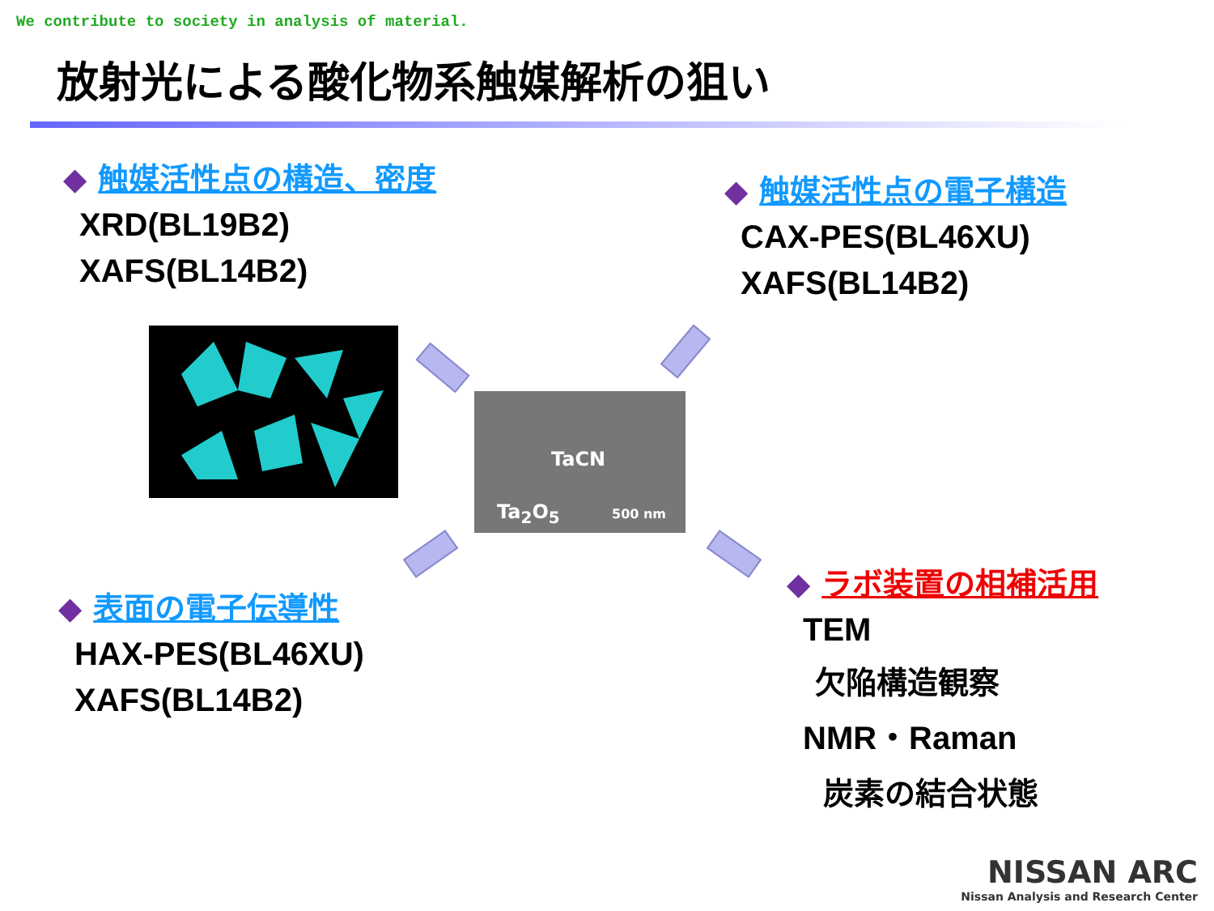We contribute to society in analysis of material.
放射光による酸化物系触媒解析の狙い
◆ 触媒活性点の構造、密度
XRD(BL19B2)
XAFS(BL14B2)
◆ 触媒活性点の電子構造
CAX-PES(BL46XU)
XAFS(BL14B2)
TaCN
Ta<sub>2</sub>O<sub>5</sub> 500 nm
◆ 表面の電子伝導性
HAX-PES(BL46XU)
XAFS(BL14B2)
◆ ラボ装置の相補活用
TEM
欠陥構造観察
NMR・Raman
炭素の結合状態
NISSAN ARC
Nissan Analysis and Research Center